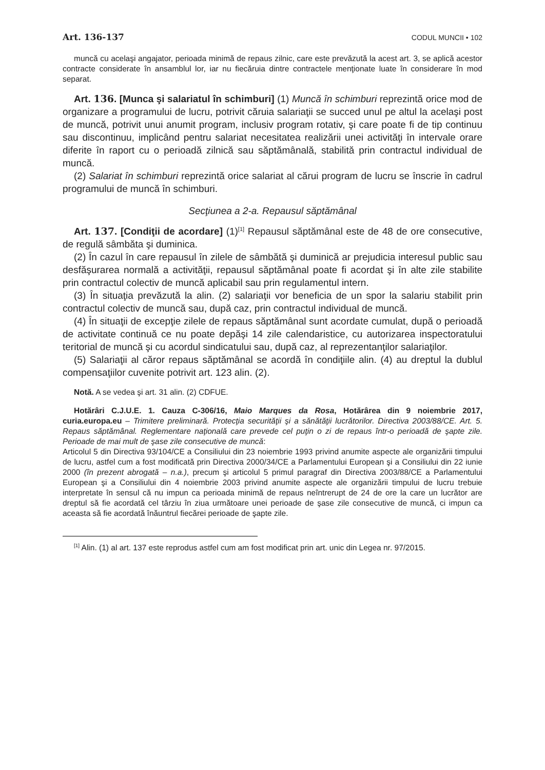Art. 136-137 CODUL MUNCII • 102
muncă cu acelaşi angajator, perioada minimă de repaus zilnic, care este prevăzută la acest art. 3, se aplică acestor contracte considerate în ansamblul lor, iar nu fiecăruia dintre contractele menţionate luate în considerare în mod separat.
Art. 136. [Munca şi salariatul în schimburi] (1) Muncă în schimburi reprezintă orice mod de organizare a programului de lucru, potrivit căruia salariaţii se succed unul pe altul la acelaşi post de muncă, potrivit unui anumit program, inclusiv program rotativ, şi care poate fi de tip continuu sau discontinuu, implicând pentru salariat necesitatea realizării unei activităţi în intervale orare diferite în raport cu o perioadă zilnică sau săptămânală, stabilită prin contractul individual de muncă.
(2) Salariat în schimburi reprezintă orice salariat al cărui program de lucru se înscrie în cadrul programului de muncă în schimburi.
Secţiunea a 2-a. Repausul săptămânal
Art. 137. [Condiţii de acordare] (1)<sup>[1]</sup> Repausul săptămânal este de 48 de ore consecutive, de regulă sâmbăta şi duminica.
(2) În cazul în care repausul în zilele de sâmbătă şi duminică ar prejudicia interesul public sau desfăşurarea normală a activităţii, repausul săptămânal poate fi acordat şi în alte zile stabilite prin contractul colectiv de muncă aplicabil sau prin regulamentul intern.
(3) În situaţia prevăzută la alin. (2) salariaţii vor beneficia de un spor la salariu stabilit prin contractul colectiv de muncă sau, după caz, prin contractul individual de muncă.
(4) În situaţii de excepţie zilele de repaus săptămânal sunt acordate cumulat, după o perioadă de activitate continuă ce nu poate depăşi 14 zile calendaristice, cu autorizarea inspectoratului teritorial de muncă şi cu acordul sindicatului sau, după caz, al reprezentanţilor salariaţilor.
(5) Salariaţii al căror repaus săptămânal se acordă în condiţiile alin. (4) au dreptul la dublul compensaţiilor cuvenite potrivit art. 123 alin. (2).
Notă. A se vedea şi art. 31 alin. (2) CDFUE.
Hotărâri C.J.U.E. 1. Cauza C-306/16, Maio Marques da Rosa, Hotărârea din 9 noiembrie 2017, curia.europa.eu – Trimitere preliminară. Protecţia securităţii şi a sănătăţii lucrătorilor. Directiva 2003/88/CE. Art. 5. Repaus săptămânal. Reglementare naţională care prevede cel puţin o zi de repaus într-o perioadă de şapte zile. Perioade de mai mult de şase zile consecutive de muncă:
Articolul 5 din Directiva 93/104/CE a Consiliului din 23 noiembrie 1993 privind anumite aspecte ale organizării timpului de lucru, astfel cum a fost modificată prin Directiva 2000/34/CE a Parlamentului European şi a Consiliului din 22 iunie 2000 (în prezent abrogată – n.a.), precum şi articolul 5 primul paragraf din Directiva 2003/88/CE a Parlamentului European şi a Consiliului din 4 noiembrie 2003 privind anumite aspecte ale organizării timpului de lucru trebuie interpretate în sensul că nu impun ca perioada minimă de repaus neîntrerupt de 24 de ore la care un lucrător are dreptul să fie acordată cel târziu în ziua următoare unei perioade de şase zile consecutive de muncă, ci impun ca aceasta să fie acordată înăuntrul fiecărei perioade de şapte zile.
<sup>[1]</sup> Alin. (1) al art. 137 este reprodus astfel cum am fost modificat prin art. unic din Legea nr. 97/2015.